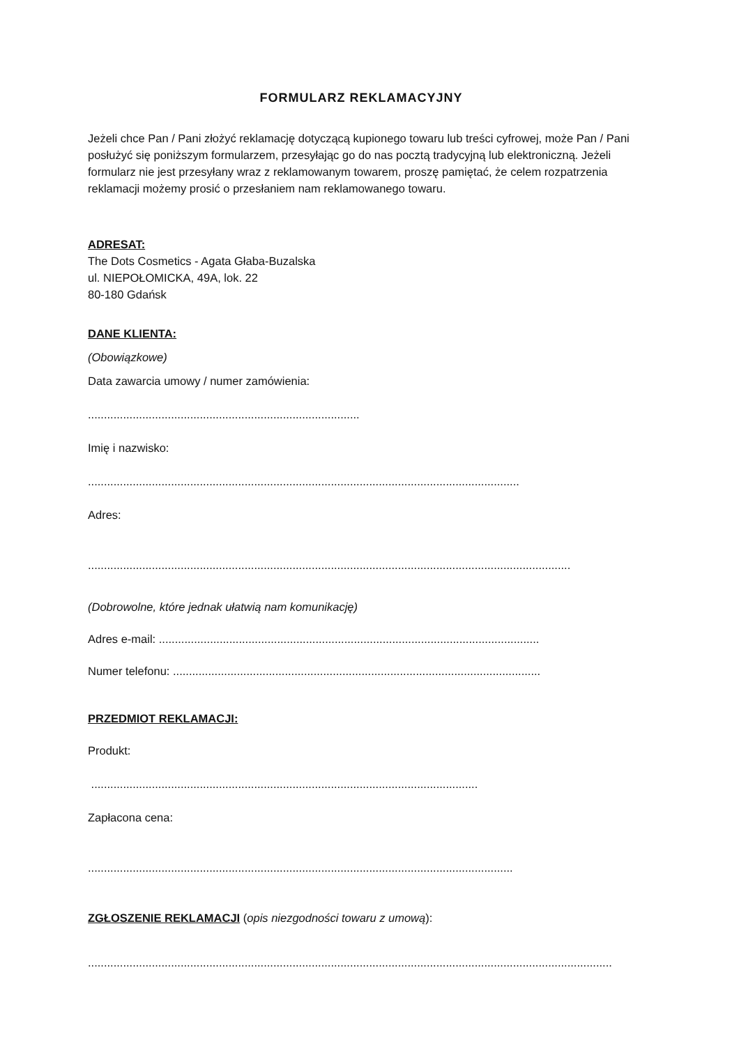FORMULARZ REKLAMACYJNY
Jeżeli chce Pan / Pani złożyć reklamację dotyczącą kupionego towaru lub treści cyfrowej, może Pan / Pani posłużyć się poniższym formularzem, przesyłając go do nas pocztą tradycyjną lub elektroniczną. Jeżeli formularz nie jest przesyłany wraz z reklamowanym towarem, proszę pamiętać, że celem rozpatrzenia reklamacji możemy prosić o przesłaniem nam reklamowanego towaru.
ADRESAT:
The Dots Cosmetics - Agata Głaba-Buzalska
ul. NIEPOŁOMICKA, 49A, lok. 22
80-180 Gdańsk
DANE KLIENTA:
(Obowiązkowe)
Data zawarcia umowy / numer zamówienia:
.....................................................................................
Imię i nazwisko:
.......................................................................................................................................
Adres:
.......................................................................................................................................................
(Dobrowolne, które jednak ułatwią nam komunikację)
Adres e-mail: .......................................................................................................................
Numer telefonu: ...................................................................................................................
PRZEDMIOT REKLAMACJI:
Produkt:
.........................................................................................................................
Zapłacona cena:
.....................................................................................................................................
ZGŁOSZENIE REKLAMACJI (opis niezgodności towaru z umową):
....................................................................................................................................................................